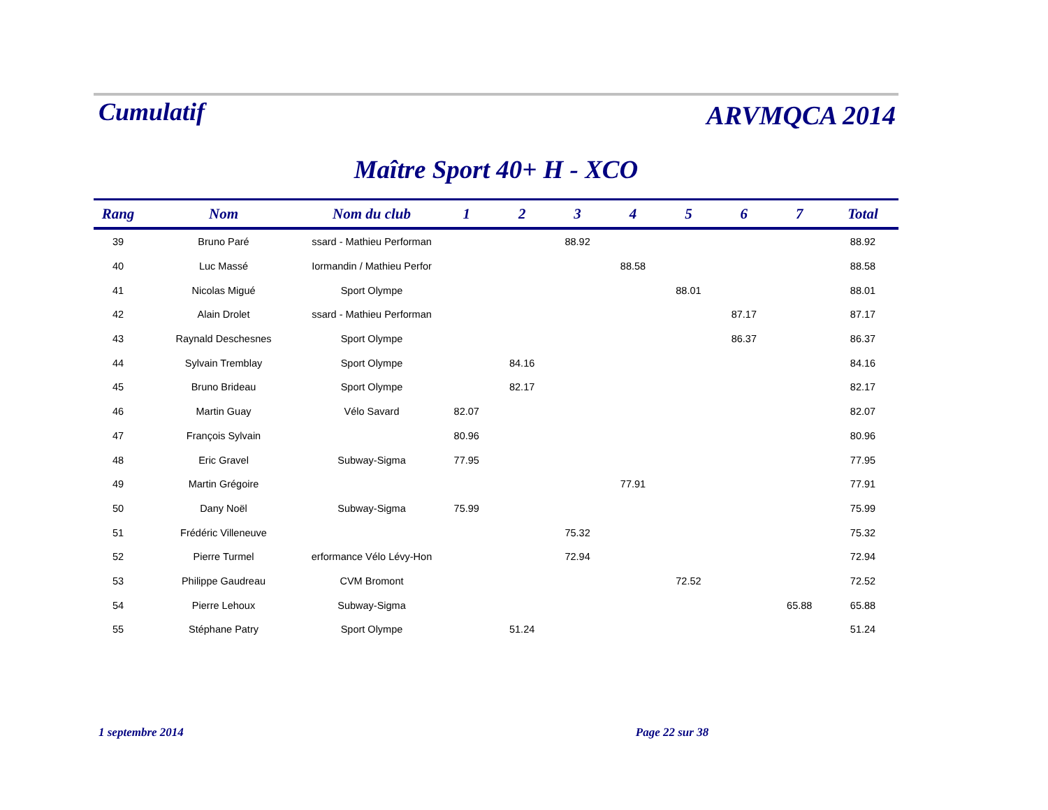Cumulatif
ARVMQCA 2014
Maître Sport 40+ H - XCO
| Rang | Nom | Nom du club | 1 | 2 | 3 | 4 | 5 | 6 | 7 | Total |
| --- | --- | --- | --- | --- | --- | --- | --- | --- | --- | --- |
| 39 | Bruno Paré | ssard - Mathieu Performan | | | 88.92 | | | | | 88.92 |
| 40 | Luc Massé | Iormandin / Mathieu Perfor | | | | 88.58 | | | | 88.58 |
| 41 | Nicolas Migué | Sport Olympe | | | | | 88.01 | | | 88.01 |
| 42 | Alain Drolet | ssard - Mathieu Performan | | | | | | 87.17 | | 87.17 |
| 43 | Raynald Deschesnes | Sport Olympe | | | | | | 86.37 | | 86.37 |
| 44 | Sylvain Tremblay | Sport Olympe | | 84.16 | | | | | | 84.16 |
| 45 | Bruno Brideau | Sport Olympe | | 82.17 | | | | | | 82.17 |
| 46 | Martin Guay | Vélo Savard | 82.07 | | | | | | | 82.07 |
| 47 | François Sylvain | | 80.96 | | | | | | | 80.96 |
| 48 | Eric Gravel | Subway-Sigma | 77.95 | | | | | | | 77.95 |
| 49 | Martin Grégoire | | | | | 77.91 | | | | 77.91 |
| 50 | Dany Noël | Subway-Sigma | 75.99 | | | | | | | 75.99 |
| 51 | Frédéric Villeneuve | | | | 75.32 | | | | | 75.32 |
| 52 | Pierre Turmel | erformance Vélo Lévy-Hon | | | 72.94 | | | | | 72.94 |
| 53 | Philippe Gaudreau | CVM Bromont | | | | | 72.52 | | | 72.52 |
| 54 | Pierre Lehoux | Subway-Sigma | | | | | | | 65.88 | 65.88 |
| 55 | Stéphane Patry | Sport Olympe | | 51.24 | | | | | | 51.24 |
1 septembre 2014 Page 22 sur 38